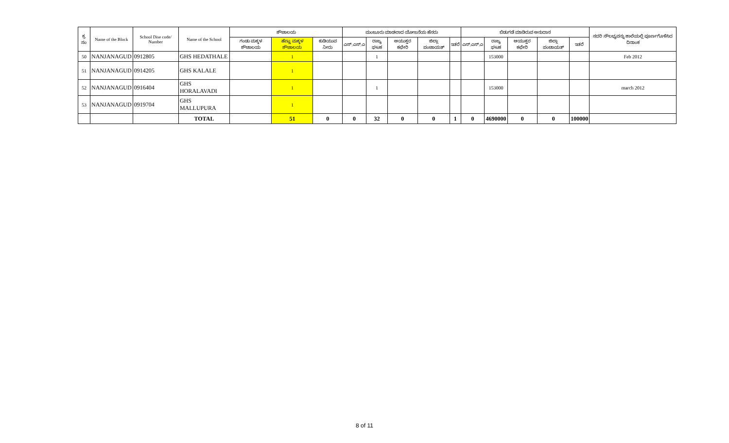| ಕ್ರ. ಸಂ | Name of the Block | School Dise code/ Number | Name of the School | ಶೌಚಾಲಯ | | | ಮಂಜೂರು ಮಾಡಲಾದ ಯೋಜನೆಯ ಹೆಸರು | | | | | ಬಿಡುಗಡೆ ಮಾಡಿರುವ ಅನುದಾನ | | | | | ಸದರಿ ಸೌಲಭ್ಯವನ್ನು ಶಾಲೆಯಲ್ಲಿ ಪೂರ್ಣಗೊಳಿಸಿದ ದಿನಾಂಕ |
| --- | --- | --- | --- | --- | --- | --- | --- | --- | --- | --- | --- | --- | --- | --- | --- | --- | --- |
| | | | | ಗಂಡು ಮಕ್ಕಳ ಶೌಚಾಲಯ | ಹೆಣ್ಣು ಮಕ್ಕಳ ಶೌಚಾಲಯ | ಕುಡಿಯುವ ನೀರು | ಎಸ್.ಎಸ್.ಎ | ರಾಜ್ಯ ಘಟಕ | ಆಯುಕ್ತರ ಕಛೇರಿ | ಜಿಲ್ಲಾ ಪಂಚಾಯತ್ | ಇತರೆ | ಎಸ್.ಎಸ್.ಎ | ರಾಜ್ಯ ಘಟಕ | ಆಯುಕ್ತರ ಕಛೇರಿ | ಜಿಲ್ಲಾ ಪಂಚಾಯತ್ | ಇತರೆ | |
| 50 | NANJANAGUD | 0912805 | GHS HEDATHALE | | 1 | | | 1 | | | | | 153000 | | | | Feb 2012 |
| 51 | NANJANAGUD | 0914205 | GHS KALALE | | 1 | | | | | | | | | | | | |
| 52 | NANJANAGUD | 0916404 | GHS HORALAVADI | | 1 | | | 1 | | | | | 153000 | | | | march 2012 |
| 53 | NANJANAGUD | 0919704 | GHS MALLUPURA | | 1 | | | | | | | | | | | | |
| | | | TOTAL | | 51 | 0 | 0 | 32 | 0 | 0 | 1 | 0 | 4690000 | 0 | 0 | 100000 | |
8 of 11